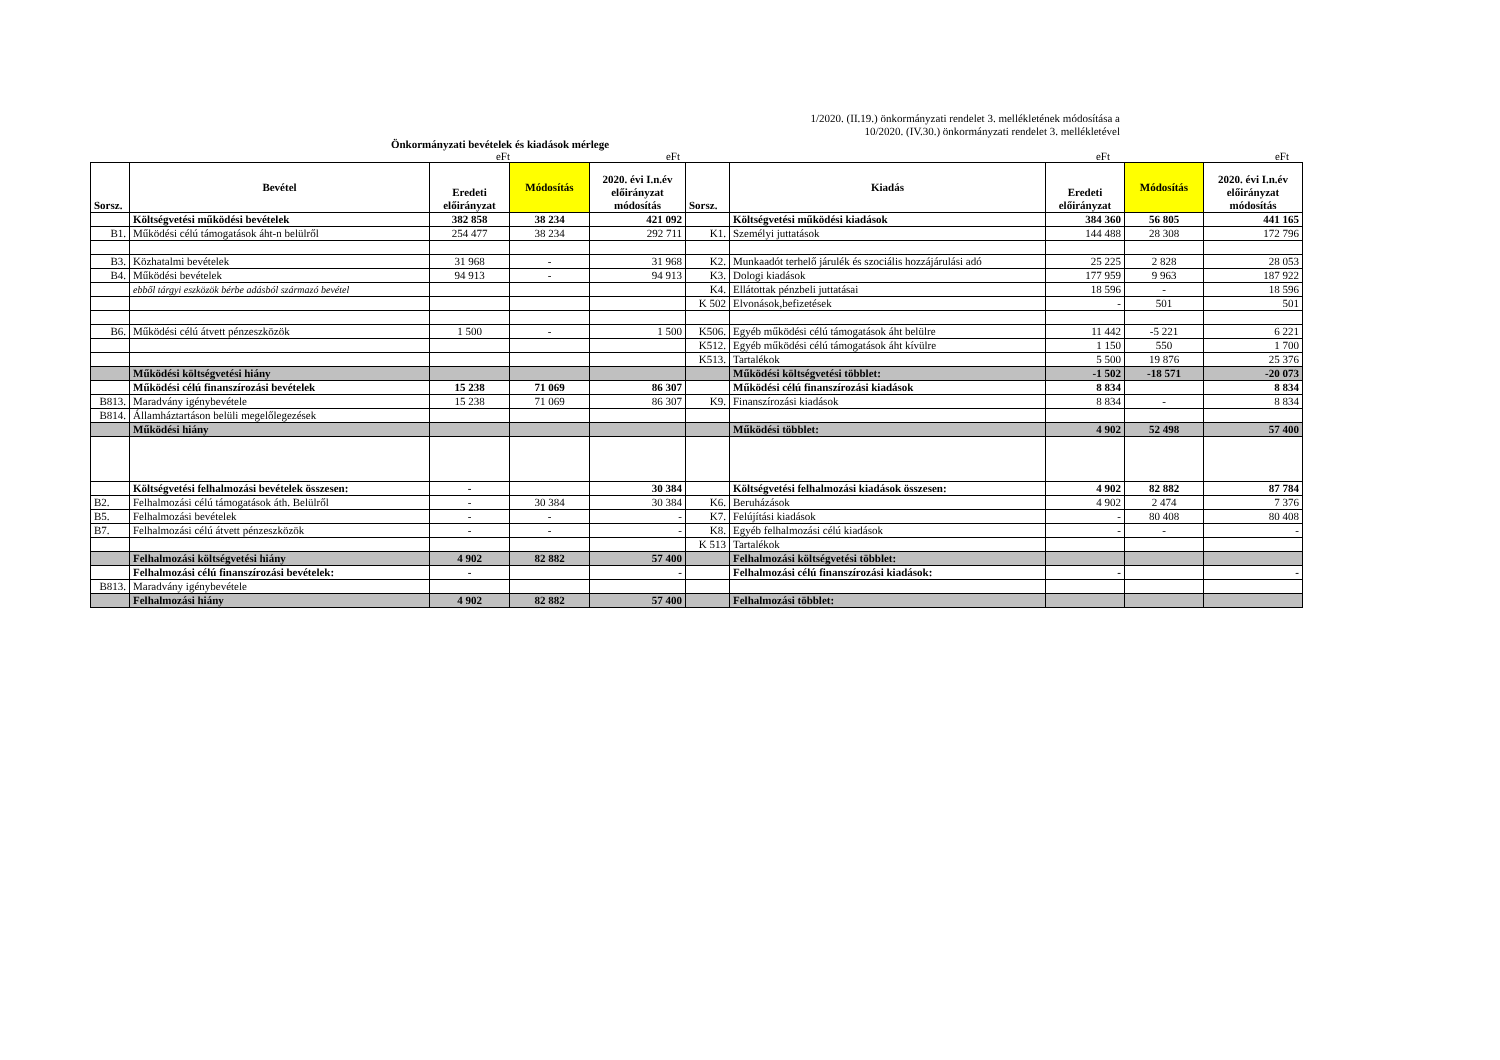1/2020. (II.19.) önkormányzati rendelet 3. mellékletének módosítása a
10/2020. (IV.30.) önkormányzati rendelet 3. mellékletével
Önkormányzati bevételek és kiadások mérlege
eFt eFt eFt eFt
| Sorsz. | Bevétel | Eredeti előirányzat | Módosítás | 2020. évi I.n.év előirányzat módosítás | Sorsz. | Kiadás | Eredeti előirányzat | Módosítás | 2020. évi I.n.év előirányzat módosítás |
| --- | --- | --- | --- | --- | --- | --- | --- | --- | --- |
| | Költségvetési működési bevételek | 382 858 | 38 234 | 421 092 | | Költségvetési működési kiadások | 384 360 | 56 805 | 441 165 |
| B1. | Működési célú támogatások áht-n belülről | 254 477 | 38 234 | 292 711 | K1. | Személyi juttatások | 144 488 | 28 308 | 172 796 |
| B3. | Közhatalmi bevételek | 31 968 | - | 31 968 | K2. | Munkaadót terhelő járulék és szociális hozzájárulási adó | 25 225 | 2 828 | 28 053 |
| B4. | Működési bevételek | 94 913 | - | 94 913 | K3. | Dologi kiadások | 177 959 | 9 963 | 187 922 |
| | ebből tárgyi eszközök bérbe adásból származó bevétel | | | | K4. | Ellátottak pénzbeli juttatásai | 18 596 | - | 18 596 |
| | | | | | K 502 | Elvonások,befizetések | - | 501 | 501 |
| B6. | Működési célú átvett pénzeszközök | 1 500 | - | 1 500 | K506. | Egyéb működési célú támogatások áht belülre | 11 442 | -5 221 | 6 221 |
| | | | | | K512. | Egyéb működési célú támogatások áht kívülre | 1 150 | 550 | 1 700 |
| | | | | | K513. | Tartalékok | 5 500 | 19 876 | 25 376 |
| | Működési költségvetési hiány | | | | | Működési költségvetési többlet: | -1 502 | -18 571 | -20 073 |
| | Működési célú finanszírozási bevételek | 15 238 | 71 069 | 86 307 | | Működési célú finanszírozási kiadások | 8 834 | | 8 834 |
| B813. | Maradvány igénybevétele | 15 238 | 71 069 | 86 307 | K9. | Finanszírozási kiadások | 8 834 | - | 8 834 |
| B814. | Államháztartáson belüli megelőlegezések | | | | | | | | |
| | Működési hiány | | | | | Működési többlet: | 4 902 | 52 498 | 57 400 |
| | Költségvetési felhalmozási bevételek összesen: | - | | 30 384 | | Költségvetési felhalmozási kiadások összesen: | 4 902 | 82 882 | 87 784 |
| B2. | Felhalmozási célú támogatások áth. Belülről | - | 30 384 | 30 384 | K6. | Beruházások | 4 902 | 2 474 | 7 376 |
| B5. | Felhalmozási bevételek | - | - | - | K7. | Felújítási kiadások | - | 80 408 | 80 408 |
| B7. | Felhalmozási célú átvett pénzeszközök | - | - | - | K8. | Egyéb felhalmozási célú kiadások | - | - | - |
| | | | | | K 513 | Tartalékok | | | |
| | Felhalmozási költségvetési hiány | 4 902 | 82 882 | 57 400 | | Felhalmozási költségvetési többlet: | | | |
| | Felhalmozási célú finanszírozási bevételek: | - | | - | | Felhalmozási célú finanszírozási kiadások: | - | | - |
| B813. | Maradvány igénybevétele | | | | | | | | |
| | Felhalmozási hiány | 4 902 | 82 882 | 57 400 | | Felhalmozási többlet: | | | |